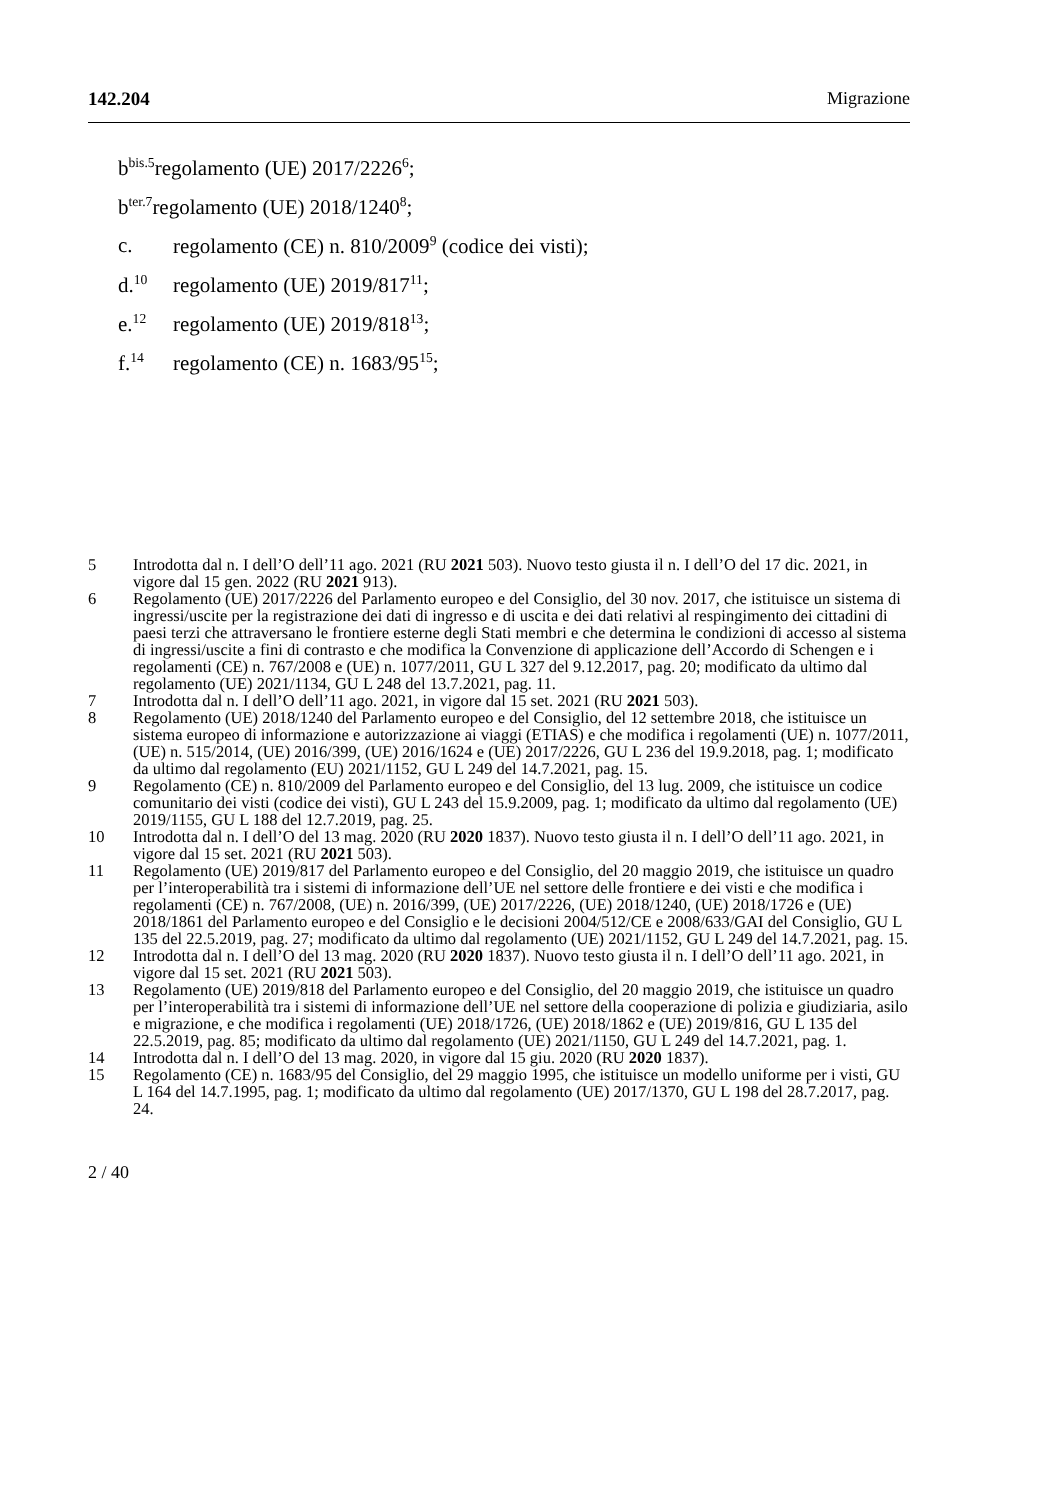142.204 Migrazione
b<sup>bis.5</sup> regolamento (UE) 2017/2226<sup>6</sup>;
b<sup>ter.7</sup> regolamento (UE) 2018/1240<sup>8</sup>;
c. regolamento (CE) n. 810/2009<sup>9</sup> (codice dei visti);
d.<sup>10</sup> regolamento (UE) 2019/817<sup>11</sup>;
e.<sup>12</sup> regolamento (UE) 2019/818<sup>13</sup>;
f.<sup>14</sup> regolamento (CE) n. 1683/95<sup>15</sup>;
5 Introdotta dal n. I dell’O dell’11 ago. 2021 (RU 2021 503). Nuovo testo giusta il n. I dell’O del 17 dic. 2021, in vigore dal 15 gen. 2022 (RU 2021 913).
6 Regolamento (UE) 2017/2226 del Parlamento europeo e del Consiglio, del 30 nov. 2017, che istituisce un sistema di ingressi/uscite per la registrazione dei dati di ingresso e di uscita e dei dati relativi al respingimento dei cittadini di paesi terzi che attraversano le frontiere esterne degli Stati membri e che determina le condizioni di accesso al sistema di ingressi/uscite a fini di contrasto e che modifica la Convenzione di applicazione dell’Accordo di Schengen e i regolamenti (CE) n. 767/2008 e (UE) n. 1077/2011, GU L 327 del 9.12.2017, pag. 20; modificato da ultimo dal regolamento (UE) 2021/1134, GU L 248 del 13.7.2021, pag. 11.
7 Introdotta dal n. I dell’O dell’11 ago. 2021, in vigore dal 15 set. 2021 (RU 2021 503).
8 Regolamento (UE) 2018/1240 del Parlamento europeo e del Consiglio, del 12 settembre 2018, che istituisce un sistema europeo di informazione e autorizzazione ai viaggi (ETIAS) e che modifica i regolamenti (UE) n. 1077/2011, (UE) n. 515/2014, (UE) 2016/399, (UE) 2016/1624 e (UE) 2017/2226, GU L 236 del 19.9.2018, pag. 1; modificato da ultimo dal regolamento (EU) 2021/1152, GU L 249 del 14.7.2021, pag. 15.
9 Regolamento (CE) n. 810/2009 del Parlamento europeo e del Consiglio, del 13 lug. 2009, che istituisce un codice comunitario dei visti (codice dei visti), GU L 243 del 15.9.2009, pag. 1; modificato da ultimo dal regolamento (UE) 2019/1155, GU L 188 del 12.7.2019, pag. 25.
10 Introdotta dal n. I dell’O del 13 mag. 2020 (RU 2020 1837). Nuovo testo giusta il n. I dell’O dell’11 ago. 2021, in vigore dal 15 set. 2021 (RU 2021 503).
11 Regolamento (UE) 2019/817 del Parlamento europeo e del Consiglio, del 20 maggio 2019, che istituisce un quadro per l’interoperabilità tra i sistemi di informazione dell’UE nel settore delle frontiere e dei visti e che modifica i regolamenti (CE) n. 767/2008, (UE) n. 2016/399, (UE) 2017/2226, (UE) 2018/1240, (UE) 2018/1726 e (UE) 2018/1861 del Parlamento europeo e del Consiglio e le decisioni 2004/512/CE e 2008/633/GAI del Consiglio, GU L 135 del 22.5.2019, pag. 27; modificato da ultimo dal regolamento (UE) 2021/1152, GU L 249 del 14.7.2021, pag. 15.
12 Introdotta dal n. I dell’O del 13 mag. 2020 (RU 2020 1837). Nuovo testo giusta il n. I dell’O dell’11 ago. 2021, in vigore dal 15 set. 2021 (RU 2021 503).
13 Regolamento (UE) 2019/818 del Parlamento europeo e del Consiglio, del 20 maggio 2019, che istituisce un quadro per l’interoperabilità tra i sistemi di informazione dell’UE nel settore della cooperazione di polizia e giudiziaria, asilo e migrazione, e che modifica i regolamenti (UE) 2018/1726, (UE) 2018/1862 e (UE) 2019/816, GU L 135 del 22.5.2019, pag. 85; modificato da ultimo dal regolamento (UE) 2021/1150, GU L 249 del 14.7.2021, pag. 1.
14 Introdotta dal n. I dell’O del 13 mag. 2020, in vigore dal 15 giu. 2020 (RU 2020 1837).
15 Regolamento (CE) n. 1683/95 del Consiglio, del 29 maggio 1995, che istituisce un modello uniforme per i visti, GU L 164 del 14.7.1995, pag. 1; modificato da ultimo dal regolamento (UE) 2017/1370, GU L 198 del 28.7.2017, pag. 24.
2 / 40